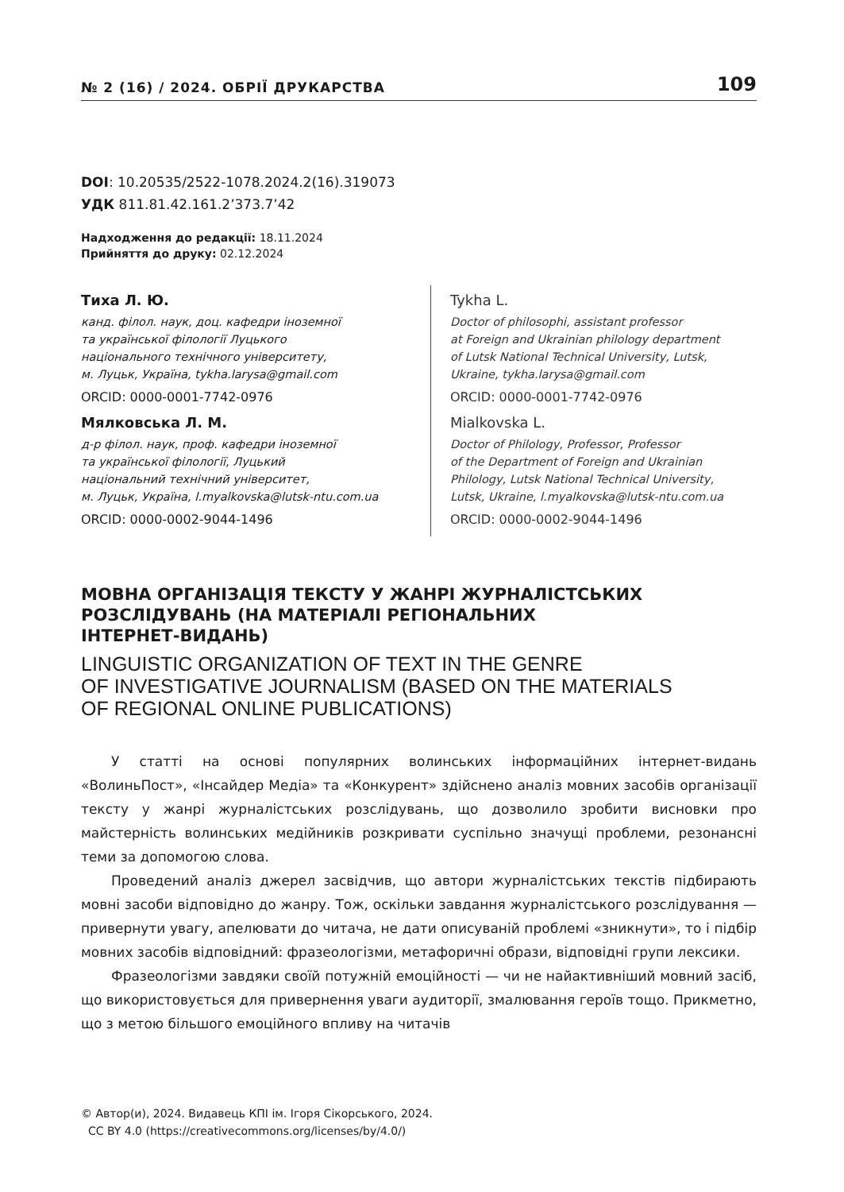№ 2 (16) / 2024. ОБРІЇ ДРУКАРСТВА 109
DOI: 10.20535/2522-1078.2024.2(16).319073
УДК 811.81.42.161.2’373.7’42
Надходження до редакції: 18.11.2024
Прийняття до друку: 02.12.2024
Тиха Л. Ю.
канд. філол. наук, доц. кафедри іноземної
та української філології Луцького
національного технічного університету,
м. Луцьк, Україна, tykha.larysa@gmail.com
ORCID: 0000-0001-7742-0976
Мялковська Л. М.
д-р філол. наук, проф. кафедри іноземної
та української філології, Луцький
національний технічний університет,
м. Луцьк, Україна, l.myalkovska@lutsk-ntu.com.ua
ORCID: 0000-0002-9044-1496
Tykha L.
Doctor of philosophi, assistant professor
at Foreign and Ukrainian philology department
of Lutsk National Technical University, Lutsk,
Ukraine, tykha.larysa@gmail.com
ORCID: 0000-0001-7742-0976
Mialkovska L.
Doctor of Philology, Professor, Professor
of the Department of Foreign and Ukrainian
Philology, Lutsk National Technical University,
Lutsk, Ukraine, l.myalkovska@lutsk-ntu.com.ua
ORCID: 0000-0002-9044-1496
МОВНА ОРГАНІЗАЦІЯ ТЕКСТУ У ЖАНРІ ЖУРНАЛІСТСЬКИХ
РОЗСЛІДУВАНЬ (НА МАТЕРІАЛІ РЕГІОНАЛЬНИХ
ІНТЕРНЕТ-ВИДАНЬ)
LINGUISTIC ORGANIZATION OF TEXT IN THE GENRE
OF INVESTIGATIVE JOURNALISM (BASED ON THE MATERIALS
OF REGIONAL ONLINE PUBLICATIONS)
У статті на основі популярних волинських інформаційних інтернет-видань «ВолиньПост», «Інсайдер Медіа» та «Конкурент» здійснено аналіз мовних засобів організації тексту у жанрі журналістських розслідувань, що дозволило зробити висновки про майстерність волинських медійників розкривати суспільно значущі проблеми, резонансні теми за допомогою слова.
Проведений аналіз джерел засвідчив, що автори журналістських текстів підбирають мовні засоби відповідно до жанру. Тож, оскільки завдання журналістського розслідування — привернути увагу, апелювати до читача, не дати описуваній проблемі «зникнути», то і підбір мовних засобів відповідний: фразеологізми, метафоричні образи, відповідні групи лексики.
Фразеологізми завдяки своїй потужній емоційності — чи не найактивніший мовний засіб, що використовується для привернення уваги аудиторії, змалювання героїв тощо. Прикметно, що з метою більшого емоційного впливу на читачів
© Автор(и), 2024. Видавець КПІ ім. Ігоря Сікорського, 2024.
CC BY 4.0 (https://creativecommons.org/licenses/by/4.0/)